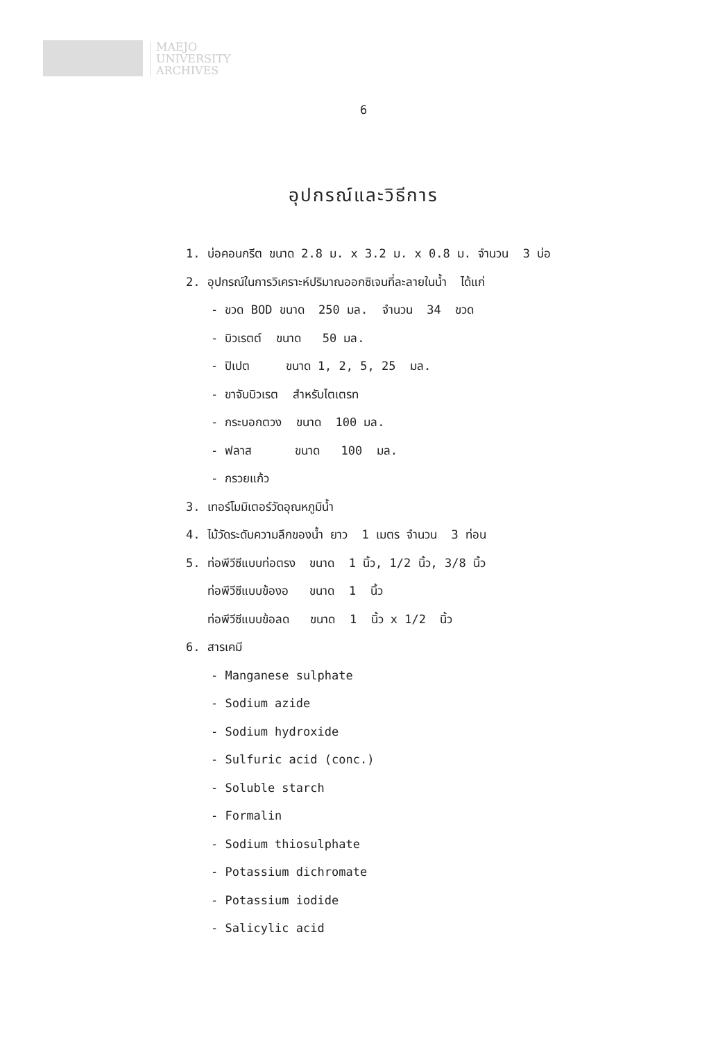MAEJO
UNIVERSITY
ARCHIVES
6
อุปกรณ์และวิธีการ
1. บ่อคอนกรีต ขนาด 2.8 ม. x 3.2 ม. x 0.8 ม. จำนวน 3 บ่อ
2. อุปกรณ์ในการวิเคราะห์ปริมาณออกซิเจนที่ละลายในน้ำ ได้แก่
- ขวด BOD ขนาด 250 มล. จำนวน 34 ขวด
- บิวเรตต์ ขนาด 50 มล.
- ปิเปต ขนาด 1, 2, 5, 25 มล.
- ขาจับบิวเรต สำหรับไตเตรท
- กระบอกตวง ขนาด 100 มล.
- ฟลาส ขนาด 100 มล.
- กรวยแก้ว
3. เทอร์โมมิเตอร์วัดอุณหภูมิน้ำ
4. ไม้วัดระดับความลึกของน้ำ ยาว 1 เมตร จำนวน 3 ท่อน
5. ท่อพีวีซีแบบท่อตรง ขนาด 1 นิ้ว, 1/2 นิ้ว, 3/8 นิ้ว
ท่อพีวีซีแบบข้องอ ขนาด 1 นิ้ว
ท่อพีวีซีแบบข้อลด ขนาด 1 นิ้ว x 1/2 นิ้ว
6. สารเคมี
- Manganese sulphate
- Sodium azide
- Sodium hydroxide
- Sulfuric acid (conc.)
- Soluble starch
- Formalin
- Sodium thiosulphate
- Potassium dichromate
- Potassium iodide
- Salicylic acid